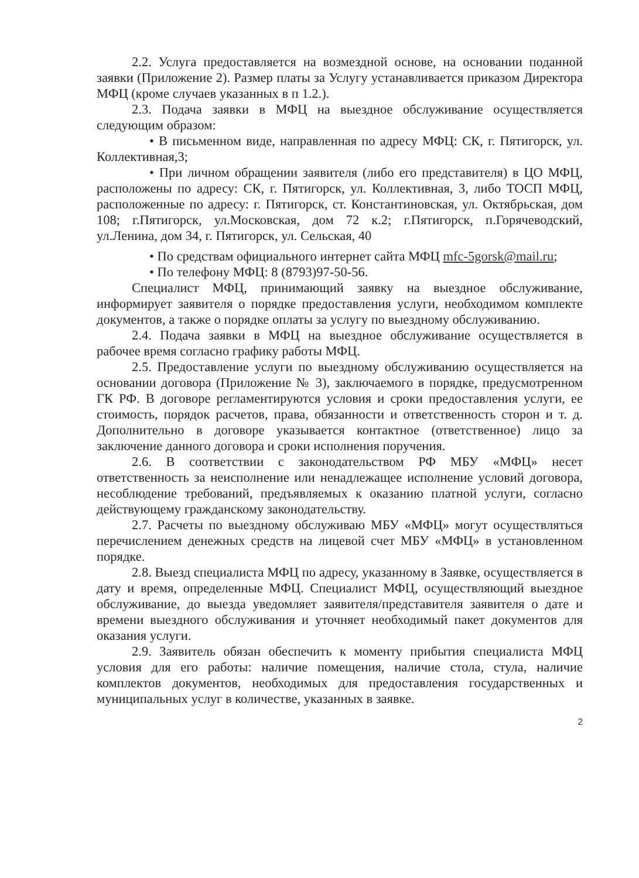2.2. Услуга предоставляется на возмездной основе, на основании поданной заявки (Приложение 2). Размер платы за Услугу устанавливается приказом Директора МФЦ (кроме случаев указанных в п 1.2.).
2.3. Подача заявки в МФЦ на выездное обслуживание осуществляется следующим образом:
• В письменном виде, направленная по адресу МФЦ: СК, г. Пятигорск, ул. Коллективная,3;
• При личном обращении заявителя (либо его представителя) в ЦО МФЦ, расположены по адресу: СК, г. Пятигорск, ул. Коллективная, 3, либо ТОСП МФЦ, расположенные по адресу: г. Пятигорск, ст. Константиновская, ул. Октябрьская, дом 108; г.Пятигорск, ул.Московская, дом 72 к.2; г.Пятигорск, п.Горячеводский, ул.Ленина, дом 34, г. Пятигорск, ул. Сельская, 40
• По средствам официального интернет сайта МФЦ mfc-5gorsk@mail.ru;
• По телефону МФЦ: 8 (8793)97-50-56.
Специалист МФЦ, принимающий заявку на выездное обслуживание, информирует заявителя о порядке предоставления услуги, необходимом комплекте документов, а также о порядке оплаты за услугу по выездному обслуживанию.
2.4. Подача заявки в МФЦ на выездное обслуживание осуществляется в рабочее время согласно графику работы МФЦ.
2.5. Предоставление услуги по выездному обслуживанию осуществляется на основании договора (Приложение № 3), заключаемого в порядке, предусмотренном ГК РФ. В договоре регламентируются условия и сроки предоставления услуги, ее стоимость, порядок расчетов, права, обязанности и ответственность сторон и т. д. Дополнительно в договоре указывается контактное (ответственное) лицо за заключение данного договора и сроки исполнения поручения.
2.6. В соответствии с законодательством РФ МБУ «МФЦ» несет ответственность за неисполнение или ненадлежащее исполнение условий договора, несоблюдение требований, предъявляемых к оказанию платной услуги, согласно действующему гражданскому законодательству.
2.7. Расчеты по выездному обслуживаю МБУ «МФЦ» могут осуществляться перечислением денежных средств на лицевой счет МБУ «МФЦ» в установленном порядке.
2.8. Выезд специалиста МФЦ по адресу, указанному в Заявке, осуществляется в дату и время, определенные МФЦ. Специалист МФЦ, осуществляющий выездное обслуживание, до выезда уведомляет заявителя/представителя заявителя о дате и времени выездного обслуживания и уточняет необходимый пакет документов для оказания услуги.
2.9. Заявитель обязан обеспечить к моменту прибытия специалиста МФЦ условия для его работы: наличие помещения, наличие стола, стула, наличие комплектов документов, необходимых для предоставления государственных и муниципальных услуг в количестве, указанных в заявке.
2